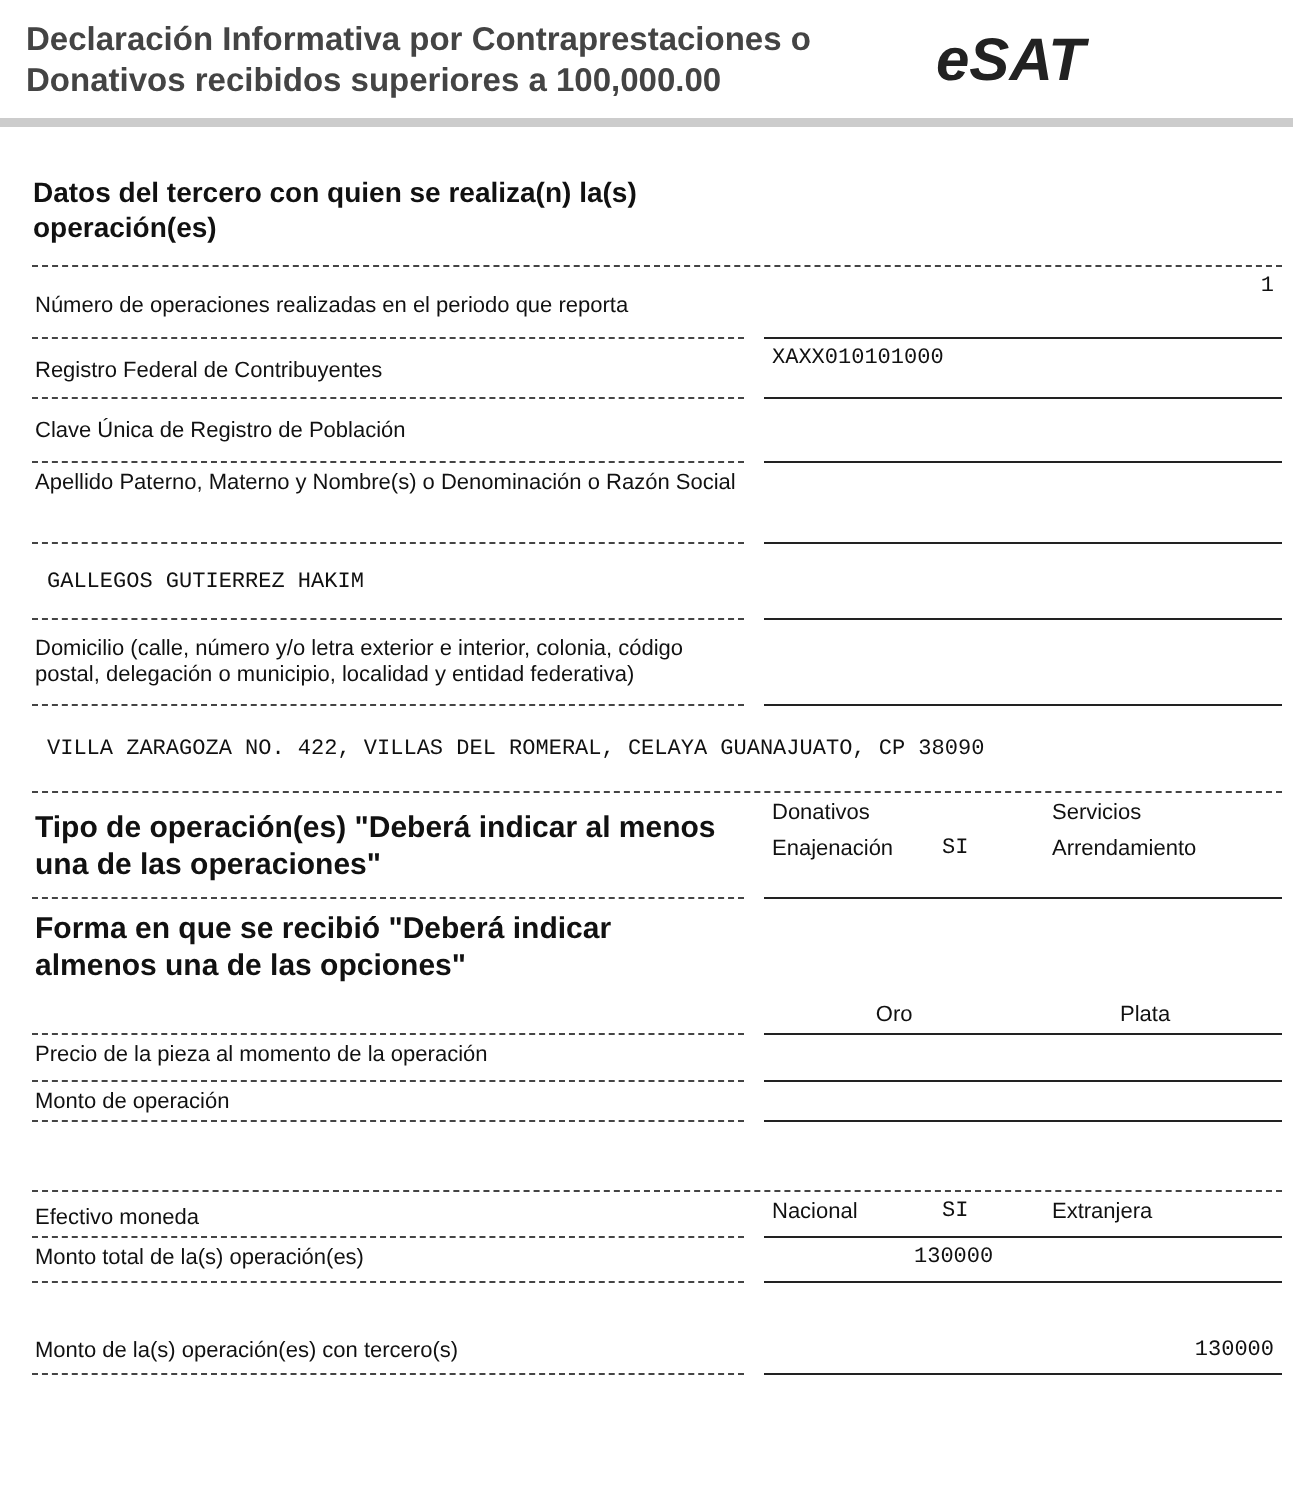Declaración Informativa por Contraprestaciones o Donativos recibidos superiores a 100,000.00
eSAT
Datos del tercero con quien se realiza(n) la(s) operación(es)
Número de operaciones realizadas en el periodo que reporta
1
Registro Federal de Contribuyentes
XAXX010101000
Clave Única de Registro de Población
Apellido Paterno, Materno y Nombre(s) o Denominación o Razón Social
GALLEGOS GUTIERREZ HAKIM
Domicilio (calle, número y/o letra exterior e interior, colonia, código postal, delegación o municipio, localidad y entidad federativa)
VILLA ZARAGOZA NO. 422, VILLAS DEL ROMERAL, CELAYA GUANAJUATO, CP 38090
Tipo de operación(es) "Deberá indicar al menos una de las operaciones"
Donativos Servicios Enajenación SI Arrendamiento
Forma en que se recibió "Deberá indicar almenos una de las opciones"
Oro Plata
Precio de la pieza al momento de la operación
Monto de operación
Efectivo moneda
Nacional SI Extranjera
Monto total de la(s) operación(es)
130000
Monto de la(s) operación(es) con tercero(s)
130000